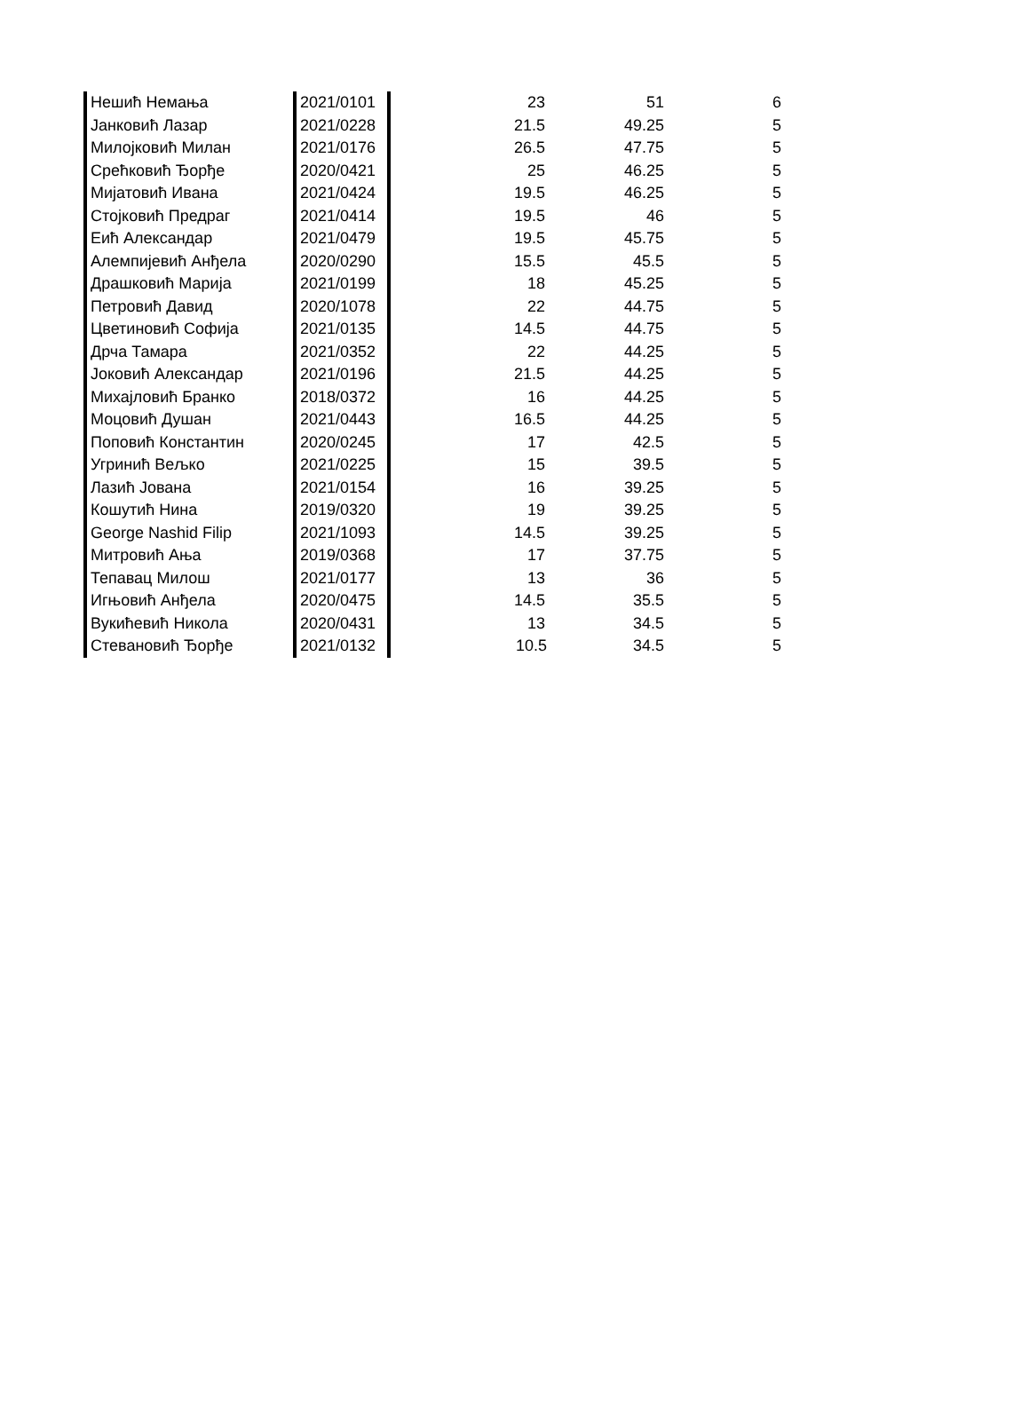| Нешић Немања | 2021/0101 | 23 | 51 | 6 |
| Јанковић Лазар | 2021/0228 | 21.5 | 49.25 | 5 |
| Милојковић Милан | 2021/0176 | 26.5 | 47.75 | 5 |
| Срећковић Ђорђе | 2020/0421 | 25 | 46.25 | 5 |
| Мијатовић Ивана | 2021/0424 | 19.5 | 46.25 | 5 |
| Стојковић Предраг | 2021/0414 | 19.5 | 46 | 5 |
| Еић Александар | 2021/0479 | 19.5 | 45.75 | 5 |
| Алемпијевић Анђела | 2020/0290 | 15.5 | 45.5 | 5 |
| Драшковић Марија | 2021/0199 | 18 | 45.25 | 5 |
| Петровић Давид | 2020/1078 | 22 | 44.75 | 5 |
| Цветиновић Софија | 2021/0135 | 14.5 | 44.75 | 5 |
| Дрча Тамара | 2021/0352 | 22 | 44.25 | 5 |
| Јоковић Александар | 2021/0196 | 21.5 | 44.25 | 5 |
| Михајловић Бранко | 2018/0372 | 16 | 44.25 | 5 |
| Моцовић Душан | 2021/0443 | 16.5 | 44.25 | 5 |
| Поповић Константин | 2020/0245 | 17 | 42.5 | 5 |
| Угринић Вељко | 2021/0225 | 15 | 39.5 | 5 |
| Лазић Јована | 2021/0154 | 16 | 39.25 | 5 |
| Кошутић Нина | 2019/0320 | 19 | 39.25 | 5 |
| George Nashid Filip | 2021/1093 | 14.5 | 39.25 | 5 |
| Митровић Ања | 2019/0368 | 17 | 37.75 | 5 |
| Тепавац Милош | 2021/0177 | 13 | 36 | 5 |
| Игњовић Анђела | 2020/0475 | 14.5 | 35.5 | 5 |
| Вукићевић Никола | 2020/0431 | 13 | 34.5 | 5 |
| Стевановић Ђорђе | 2021/0132 | 10.5 | 34.5 | 5 |